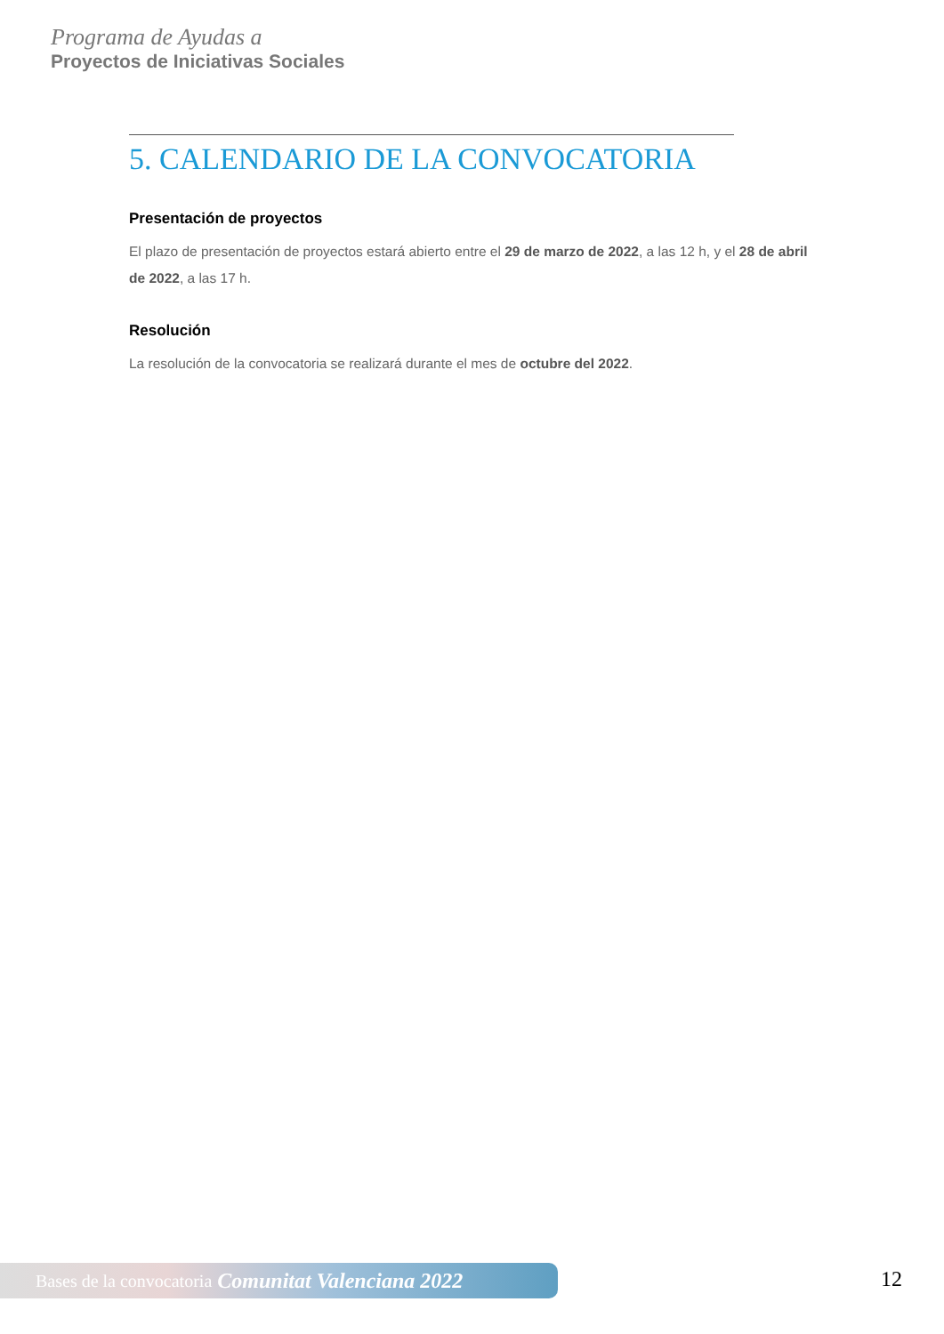Programa de Ayudas a
Proyectos de Iniciativas Sociales
5. CALENDARIO DE LA CONVOCATORIA
Presentación de proyectos
El plazo de presentación de proyectos estará abierto entre el 29 de marzo de 2022, a las 12 h, y el 28 de abril de 2022, a las 17 h.
Resolución
La resolución de la convocatoria se realizará durante el mes de octubre del 2022.
Bases de la convocatoria Comunitat Valenciana 2022 12